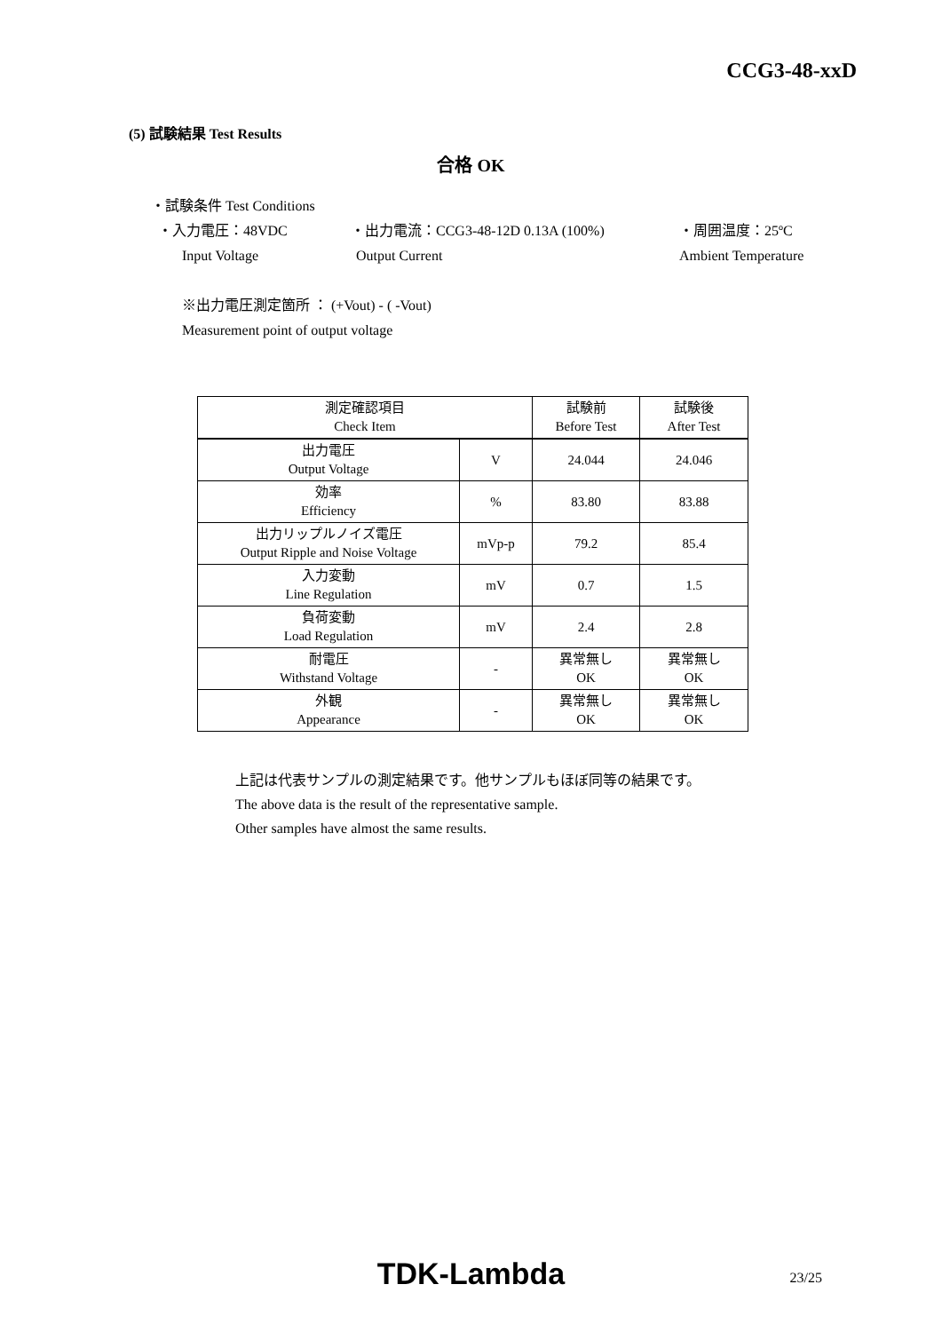CCG3-48-xxD
(5) 試験結果 Test Results
合格 OK
・試験条件 Test Conditions
・入力電圧：48VDC ・出力電流：CCG3-48-12D 0.13A (100%) ・周囲温度：25ºC
Input Voltage Output Current Ambient Temperature
※出力電圧測定箇所 ： (+Vout) - ( -Vout)
Measurement point of output voltage
| 測定確認項目 Check Item | | 試験前 Before Test | 試験後 After Test |
| --- | --- | --- | --- |
| 出力電圧 Output Voltage | V | 24.044 | 24.046 |
| 効率 Efficiency | % | 83.80 | 83.88 |
| 出力リップルノイズ電圧 Output Ripple and Noise Voltage | mVp-p | 79.2 | 85.4 |
| 入力変動 Line Regulation | mV | 0.7 | 1.5 |
| 負荷変動 Load Regulation | mV | 2.4 | 2.8 |
| 耐電圧 Withstand Voltage | - | 異常無し OK | 異常無し OK |
| 外観 Appearance | - | 異常無し OK | 異常無し OK |
上記は代表サンプルの測定結果です。他サンプルもほぼ同等の結果です。
The above data is the result of the representative sample.
Other samples have almost the same results.
TDK-Lambda 23/25